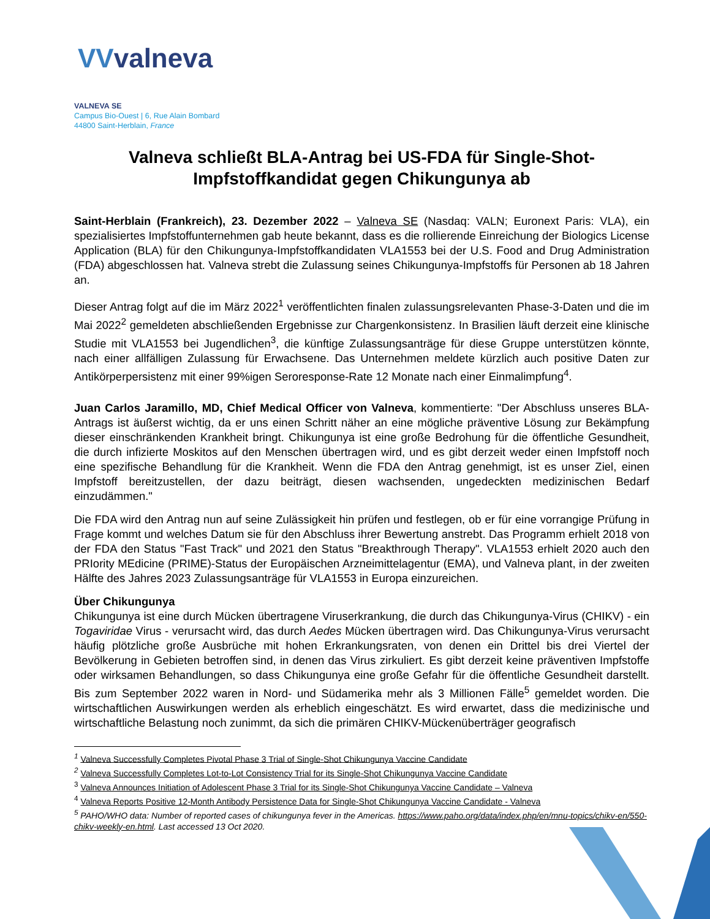VVvalneva
VALNEVA SE
Campus Bio-Ouest | 6, Rue Alain Bombard
44800 Saint-Herblain, France
Valneva schließt BLA-Antrag bei US-FDA für Single-Shot-Impfstoffkandidat gegen Chikungunya ab
Saint-Herblain (Frankreich), 23. Dezember 2022 – Valneva SE (Nasdaq: VALN; Euronext Paris: VLA), ein spezialisiertes Impfstoffunternehmen gab heute bekannt, dass es die rollierende Einreichung der Biologics License Application (BLA) für den Chikungunya-Impfstoffkandidaten VLA1553 bei der U.S. Food and Drug Administration (FDA) abgeschlossen hat. Valneva strebt die Zulassung seines Chikungunya-Impfstoffs für Personen ab 18 Jahren an.
Dieser Antrag folgt auf die im März 2022<sup>1</sup> veröffentlichten finalen zulassungsrelevanten Phase-3-Daten und die im Mai 2022<sup>2</sup> gemeldeten abschließenden Ergebnisse zur Chargenkonsistenz. In Brasilien läuft derzeit eine klinische Studie mit VLA1553 bei Jugendlichen<sup>3</sup>, die künftige Zulassungsanträge für diese Gruppe unterstützen könnte, nach einer allfälligen Zulassung für Erwachsene. Das Unternehmen meldete kürzlich auch positive Daten zur Antikörperpersistenz mit einer 99%igen Seroresponse-Rate 12 Monate nach einer Einmalimpfung<sup>4</sup>.
Juan Carlos Jaramillo, MD, Chief Medical Officer von Valneva, kommentierte: "Der Abschluss unseres BLA-Antrags ist äußerst wichtig, da er uns einen Schritt näher an eine mögliche präventive Lösung zur Bekämpfung dieser einschränkenden Krankheit bringt. Chikungunya ist eine große Bedrohung für die öffentliche Gesundheit, die durch infizierte Moskitos auf den Menschen übertragen wird, und es gibt derzeit weder einen Impfstoff noch eine spezifische Behandlung für die Krankheit. Wenn die FDA den Antrag genehmigt, ist es unser Ziel, einen Impfstoff bereitzustellen, der dazu beiträgt, diesen wachsenden, ungedeckten medizinischen Bedarf einzudämmen."
Die FDA wird den Antrag nun auf seine Zulässigkeit hin prüfen und festlegen, ob er für eine vorrangige Prüfung in Frage kommt und welches Datum sie für den Abschluss ihrer Bewertung anstrebt. Das Programm erhielt 2018 von der FDA den Status "Fast Track" und 2021 den Status "Breakthrough Therapy". VLA1553 erhielt 2020 auch den PRIority MEdicine (PRIME)-Status der Europäischen Arzneimittelagentur (EMA), und Valneva plant, in der zweiten Hälfte des Jahres 2023 Zulassungsanträge für VLA1553 in Europa einzureichen.
Über Chikungunya
Chikungunya ist eine durch Mücken übertragene Viruserkrankung, die durch das Chikungunya-Virus (CHIKV) - ein Togaviridae Virus - verursacht wird, das durch Aedes Mücken übertragen wird. Das Chikungunya-Virus verursacht häufig plötzliche große Ausbrüche mit hohen Erkrankungsraten, von denen ein Drittel bis drei Viertel der Bevölkerung in Gebieten betroffen sind, in denen das Virus zirkuliert. Es gibt derzeit keine präventiven Impfstoffe oder wirksamen Behandlungen, so dass Chikungunya eine große Gefahr für die öffentliche Gesundheit darstellt. Bis zum September 2022 waren in Nord- und Südamerika mehr als 3 Millionen Fälle<sup>5</sup> gemeldet worden. Die wirtschaftlichen Auswirkungen werden als erheblich eingeschätzt. Es wird erwartet, dass die medizinische und wirtschaftliche Belastung noch zunimmt, da sich die primären CHIKV-Mückenüberträger geografisch
<sup>1</sup> Valneva Successfully Completes Pivotal Phase 3 Trial of Single-Shot Chikungunya Vaccine Candidate
<sup>2</sup> Valneva Successfully Completes Lot-to-Lot Consistency Trial for its Single-Shot Chikungunya Vaccine Candidate
<sup>3</sup> Valneva Announces Initiation of Adolescent Phase 3 Trial for its Single-Shot Chikungunya Vaccine Candidate – Valneva
<sup>4</sup> Valneva Reports Positive 12-Month Antibody Persistence Data for Single-Shot Chikungunya Vaccine Candidate - Valneva
<sup>5</sup> PAHO/WHO data: Number of reported cases of chikungunya fever in the Americas. https://www.paho.org/data/index.php/en/mnu-topics/chikv-en/550-chikv-weekly-en.html. Last accessed 13 Oct 2020.